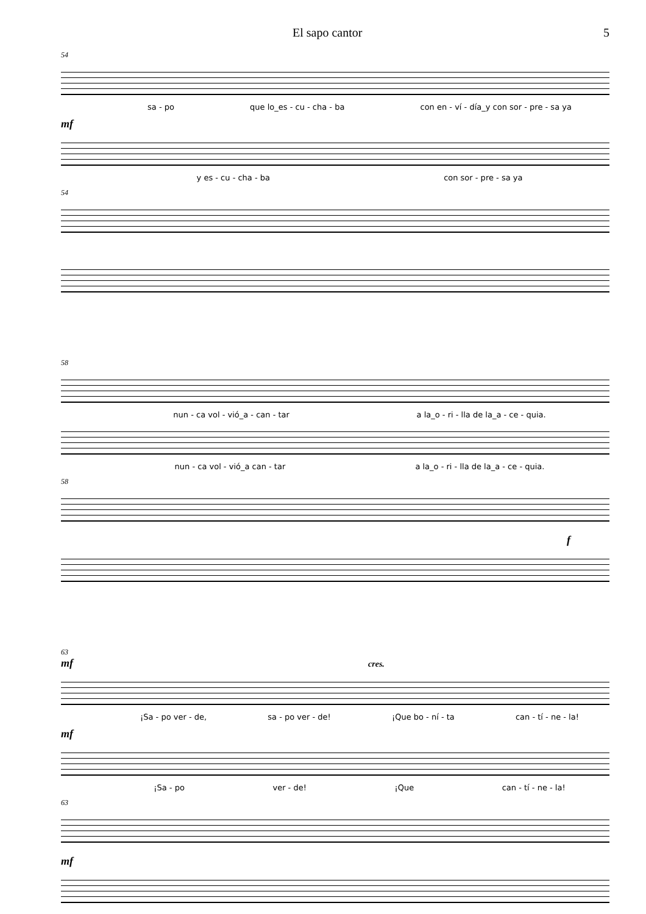El sapo cantor 5
54
sa - po que lo_es - cu - cha - ba con en - ví - día_y con sor - pre - sa ya
mf
y es - cu - cha - ba con sor - pre - sa ya
54
58
nun - ca vol - vió_a - can - tar a la_o - ri - lla de la_a - ce - quia.
nun - ca vol - vió_a can - tar a la_o - ri - lla de la_a - ce - quia.
58
f
63
mf cres.
¡Sa - po ver - de, sa - po ver - de! ¡Que bo - ní - ta can - tí - ne - la!
mf
¡Sa - po ver - de! ¡Que can - tí - ne - la!
63
mf